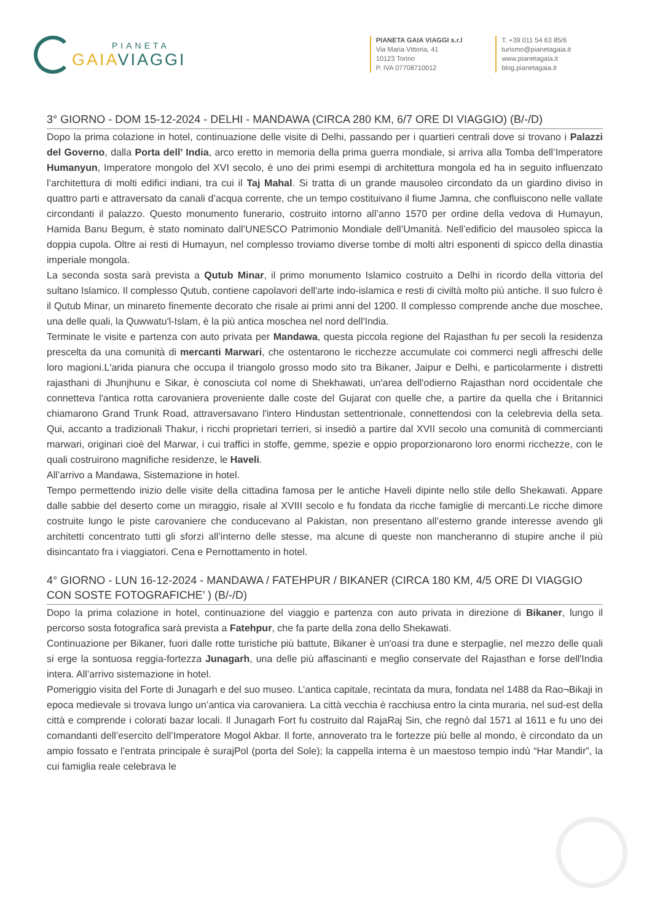PIANETA
GAIAVIAGGI
PIANETA GAIA VIAGGI s.r.l
Via Maria Vittoria, 41
10123 Torino
P. IVA 07708710012
T. +39 011 54 63 85/6
turismo@pianetagaia.it
www.pianetagaia.it
blog.pianetagaia.it
3° GIORNO - DOM 15-12-2024 - DELHI - MANDAWA (CIRCA 280 KM, 6/7 ORE DI VIAGGIO) (B/-/D)
Dopo la prima colazione in hotel, continuazione delle visite di Delhi, passando per i quartieri centrali dove si trovano i Palazzi del Governo, dalla Porta dell’ India, arco eretto in memoria della prima guerra mondiale, si arriva alla Tomba dell’Imperatore Humanyun, Imperatore mongolo del XVI secolo, è uno dei primi esempi di architettura mongola ed ha in seguito influenzato l’architettura di molti edifici indiani, tra cui il Taj Mahal. Si tratta di un grande mausoleo circondato da un giardino diviso in quattro parti e attraversato da canali d’acqua corrente, che un tempo costituivano il fiume Jamna, che confluiscono nelle vallate circondanti il palazzo. Questo monumento funerario, costruito intorno all’anno 1570 per ordine della vedova di Humayun, Hamida Banu Begum, è stato nominato dall’UNESCO Patrimonio Mondiale dell’Umanità. Nell’edificio del mausoleo spicca la doppia cupola. Oltre ai resti di Humayun, nel complesso troviamo diverse tombe di molti altri esponenti di spicco della dinastia imperiale mongola.
La seconda sosta sarà prevista a Qutub Minar, il primo monumento Islamico costruito a Delhi in ricordo della vittoria del sultano Islamico. Il complesso Qutub, contiene capolavori dell'arte indo-islamica e resti di civiltà molto più antiche. Il suo fulcro è il Qutub Minar, un minareto finemente decorato che risale ai primi anni del 1200. Il complesso comprende anche due moschee, una delle quali, la Quwwatu'l-Islam, è la più antica moschea nel nord dell'India.
Terminate le visite e partenza con auto privata per Mandawa, questa piccola regione del Rajasthan fu per secoli la residenza prescelta da una comunità di mercanti Marwari, che ostentarono le ricchezze accumulate coi commerci negli affreschi delle loro magioni.L'arida pianura che occupa il triangolo grosso modo sito tra Bikaner, Jaipur e Delhi, e particolarmente i distretti rajasthani di Jhunjhunu e Sikar, è conosciuta col nome di Shekhawati, un'area dell'odierno Rajasthan nord occidentale che connetteva l'antica rotta carovaniera proveniente dalle coste del Gujarat con quelle che, a partire da quella che i Britannici chiamarono Grand Trunk Road, attraversavano l'intero Hindustan settentrionale, connettendosi con la celebrevia della seta. Qui, accanto a tradizionali Thakur, i ricchi proprietari terrieri, si insediò a partire dal XVII secolo una comunità di commercianti marwari, originari cioè del Marwar, i cui traffici in stoffe, gemme, spezie e oppio proporzionarono loro enormi ricchezze, con le quali costruirono magnifiche residenze, le Haveli.
All’arrivo a Mandawa, Sistemazione in hotel.
Tempo permettendo inizio delle visite della cittadina famosa per le antiche Haveli dipinte nello stile dello Shekawati. Appare dalle sabbie del deserto come un miraggio, risale al XVIII secolo e fu fondata da ricche famiglie di mercanti.Le ricche dimore costruite lungo le piste carovaniere che conducevano al Pakistan, non presentano all’esterno grande interesse avendo gli architetti concentrato tutti gli sforzi all’interno delle stesse, ma alcune di queste non mancheranno di stupire anche il più disincantato fra i viaggiatori. Cena e Pernottamento in hotel.
4° GIORNO - LUN 16-12-2024 - MANDAWA / FATEHPUR / BIKANER (CIRCA 180 KM, 4/5 ORE DI VIAGGIO CON SOSTE FOTOGRAFICHE’ ) (B/-/D)
Dopo la prima colazione in hotel, continuazione del viaggio e partenza con auto privata in direzione di Bikaner, lungo il percorso sosta fotografica sarà prevista a Fatehpur, che fa parte della zona dello Shekawati.
Continuazione per Bikaner, fuori dalle rotte turistiche più battute, Bikaner è un'oasi tra dune e sterpaglie, nel mezzo delle quali si erge la sontuosa reggia-fortezza Junagarh, una delle più affascinanti e meglio conservate del Rajasthan e forse dell'India intera. All’arrivo sistemazione in hotel.
Pomeriggio visita del Forte di Junagarh e del suo museo. L’antica capitale, recintata da mura, fondata nel 1488 da Rao¬Bikaji in epoca medievale si trovava lungo un’antica via carovaniera. La città vecchia è racchiusa entro la cinta muraria, nel sud-est della città e comprende i colorati bazar locali. Il Junagarh Fort fu costruito dal RajaRaj Sin, che regnò dal 1571 al 1611 e fu uno dei comandanti dell’esercito dell’Imperatore Mogol Akbar. Il forte, annoverato tra le fortezze più belle al mondo, è circondato da un ampio fossato e l’entrata principale è surajPol (porta del Sole); la cappella interna è un maestoso tempio indù “Har Mandir”, la cui famiglia reale celebrava le